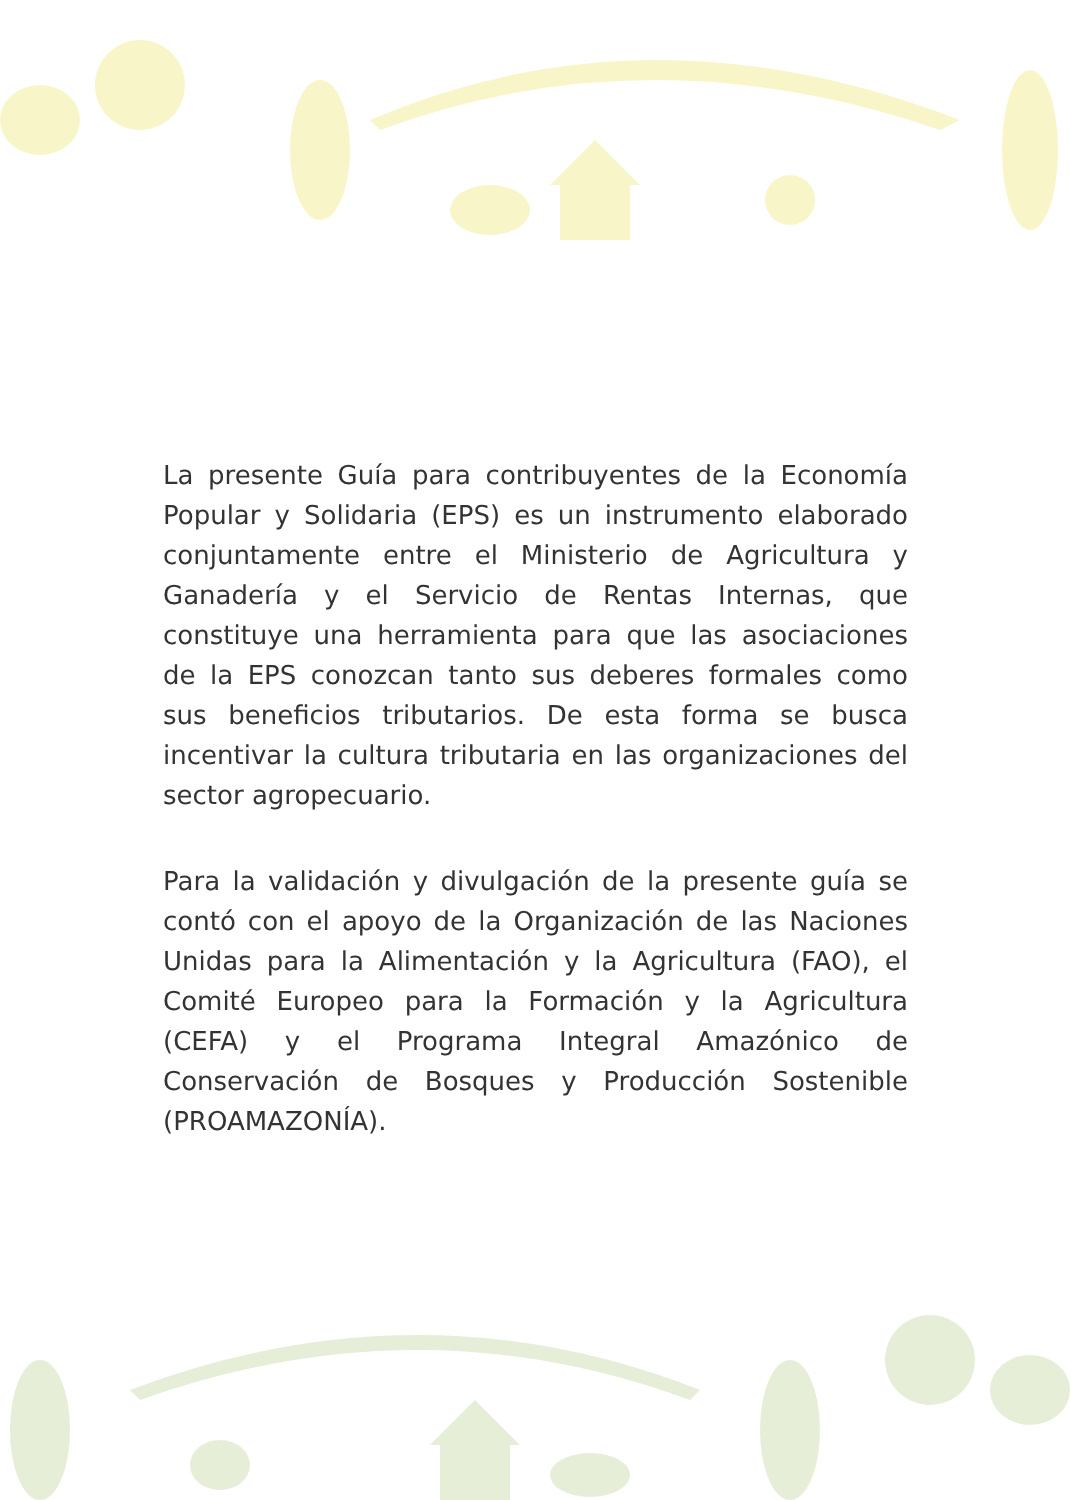La presente Guía para contribuyentes de la Economía Popular y Solidaria (EPS) es un instrumento elaborado conjuntamente entre el Ministerio de Agricultura y Ganadería y el Servicio de Rentas Internas, que constituye una herramienta para que las asociaciones de la EPS conozcan tanto sus deberes formales como sus beneficios tributarios. De esta forma se busca incentivar la cultura tributaria en las organizaciones del sector agropecuario.
Para la validación y divulgación de la presente guía se contó con el apoyo de la Organización de las Naciones Unidas para la Alimentación y la Agricultura (FAO), el Comité Europeo para la Formación y la Agricultura (CEFA) y el Programa Integral Amazónico de Conservación de Bosques y Producción Sostenible (PROAMAZONÍA).